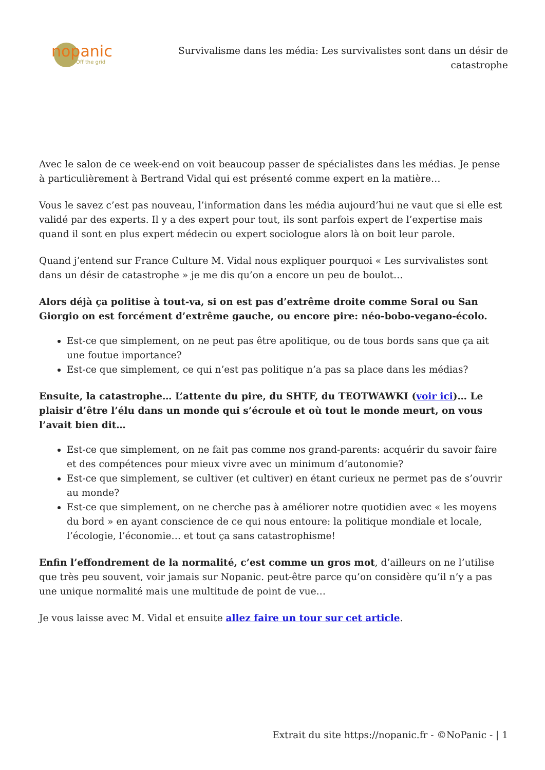nopanic
Off the grid
Survivalisme dans les média: Les survivalistes sont dans un désir de catastrophe
Avec le salon de ce week-end on voit beaucoup passer de spécialistes dans les médias. Je pense à particulièrement à Bertrand Vidal qui est présenté comme expert en la matière…
Vous le savez c’est pas nouveau, l’information dans les média aujourd’hui ne vaut que si elle est validé par des experts. Il y a des expert pour tout, ils sont parfois expert de l’expertise mais quand il sont en plus expert médecin ou expert sociologue alors là on boit leur parole.
Quand j’entend sur France Culture M. Vidal nous expliquer pourquoi « Les survivalistes sont dans un désir de catastrophe » je me dis qu’on a encore un peu de boulot…
Alors déjà ça politise à tout-va, si on est pas d’extrême droite comme Soral ou San Giorgio on est forcément d’extrême gauche, ou encore pire: néo-bobo-vegano-écolo.
Est-ce que simplement, on ne peut pas être apolitique, ou de tous bords sans que ça ait une foutue importance?
Est-ce que simplement, ce qui n’est pas politique n’a pas sa place dans les médias?
Ensuite, la catastrophe… L’attente du pire, du SHTF, du TEOTWAWKI (voir ici)… Le plaisir d’être l’élu dans un monde qui s’écroule et où tout le monde meurt, on vous l’avait bien dit…
Est-ce que simplement, on ne fait pas comme nos grand-parents: acquérir du savoir faire et des compétences pour mieux vivre avec un minimum d’autonomie?
Est-ce que simplement, se cultiver (et cultiver) en étant curieux ne permet pas de s’ouvrir au monde?
Est-ce que simplement, on ne cherche pas à améliorer notre quotidien avec « les moyens du bord » en ayant conscience de ce qui nous entoure: la politique mondiale et locale, l’écologie, l’économie… et tout ça sans catastrophisme!
Enfin l’effondrement de la normalité, c’est comme un gros mot, d’ailleurs on ne l’utilise que très peu souvent, voir jamais sur Nopanic. peut-être parce qu’on considère qu’il n’y a pas une unique normalité mais une multitude de point de vue…
Je vous laisse avec M. Vidal et ensuite allez faire un tour sur cet article.
Extrait du site https://nopanic.fr - ©NoPanic - | 1